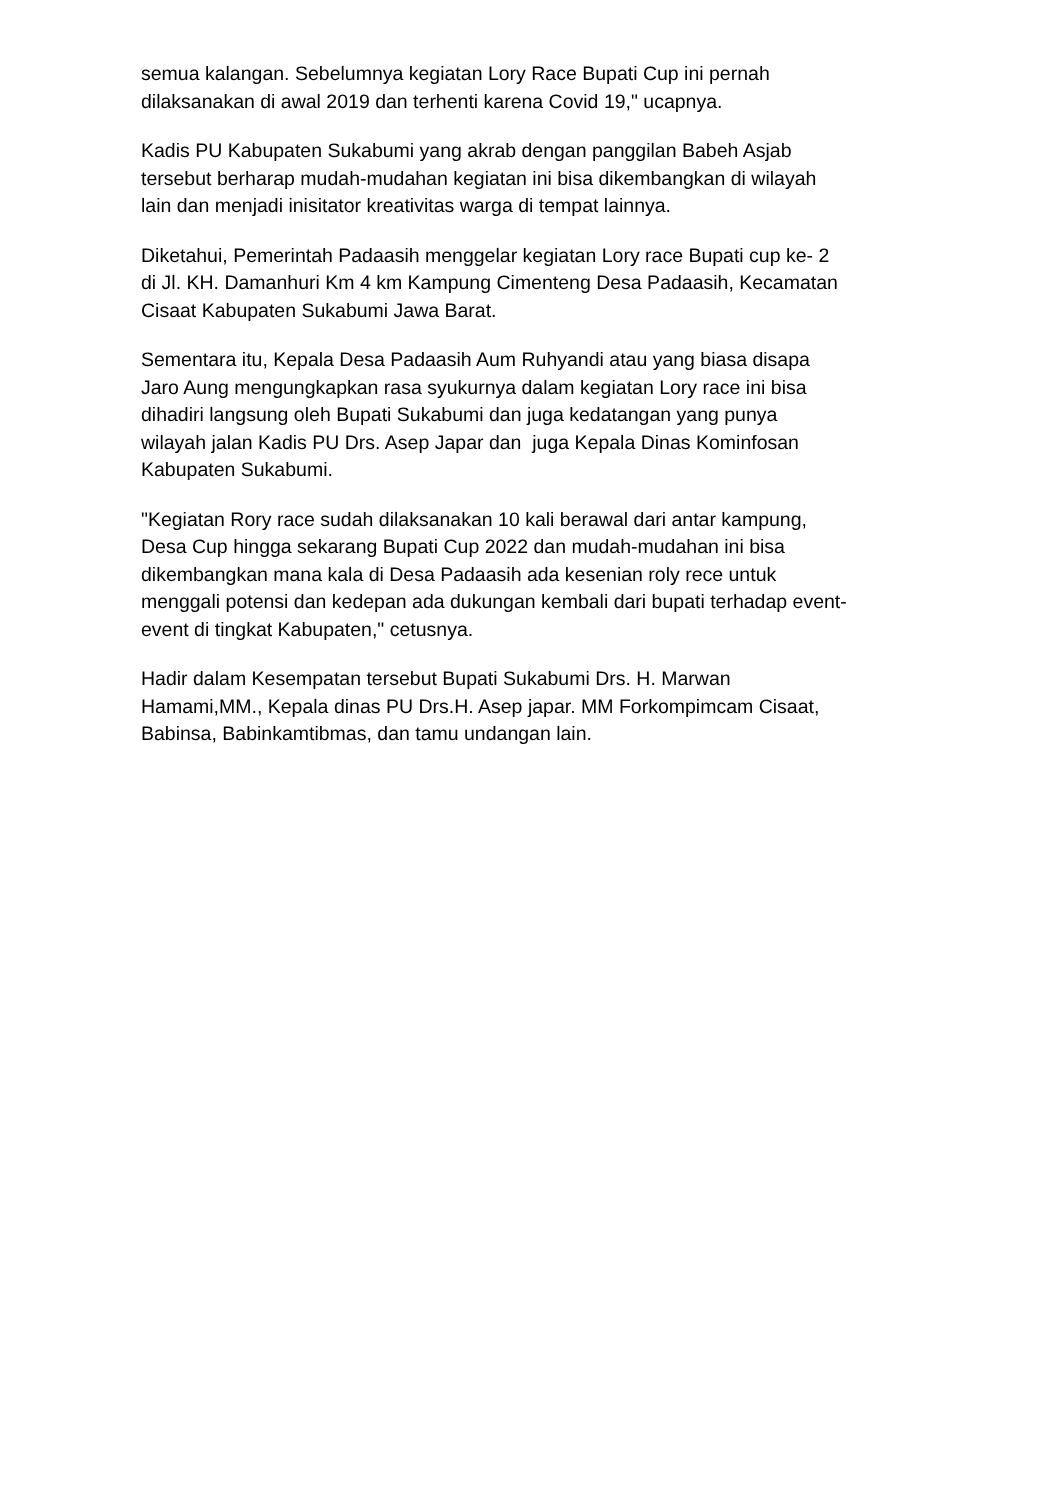semua kalangan. Sebelumnya kegiatan Lory Race Bupati Cup ini pernah
dilaksanakan di awal 2019 dan terhenti karena Covid 19," ucapnya.
Kadis PU Kabupaten Sukabumi yang akrab dengan panggilan Babeh Asjab
tersebut berharap mudah-mudahan kegiatan ini bisa dikembangkan di wilayah
lain dan menjadi inisitator kreativitas warga di tempat lainnya.
Diketahui, Pemerintah Padaasih menggelar kegiatan Lory race Bupati cup ke- 2
di Jl. KH. Damanhuri Km 4 km Kampung Cimenteng Desa Padaasih, Kecamatan
Cisaat Kabupaten Sukabumi Jawa Barat.
Sementara itu, Kepala Desa Padaasih Aum Ruhyandi atau yang biasa disapa
Jaro Aung mengungkapkan rasa syukurnya dalam kegiatan Lory race ini bisa
dihadiri langsung oleh Bupati Sukabumi dan juga kedatangan yang punya
wilayah jalan Kadis PU Drs. Asep Japar dan juga Kepala Dinas Kominfosan
Kabupaten Sukabumi.
"Kegiatan Rory race sudah dilaksanakan 10 kali berawal dari antar kampung,
Desa Cup hingga sekarang Bupati Cup 2022 dan mudah-mudahan ini bisa
dikembangkan mana kala di Desa Padaasih ada kesenian roly rece untuk
menggali potensi dan kedepan ada dukungan kembali dari bupati terhadap event-
event di tingkat Kabupaten," cetusnya.
Hadir dalam Kesempatan tersebut Bupati Sukabumi Drs. H. Marwan
Hamami,MM., Kepala dinas PU Drs.H. Asep japar. MM Forkompimcam Cisaat,
Babinsa, Babinkamtibmas, dan tamu undangan lain.